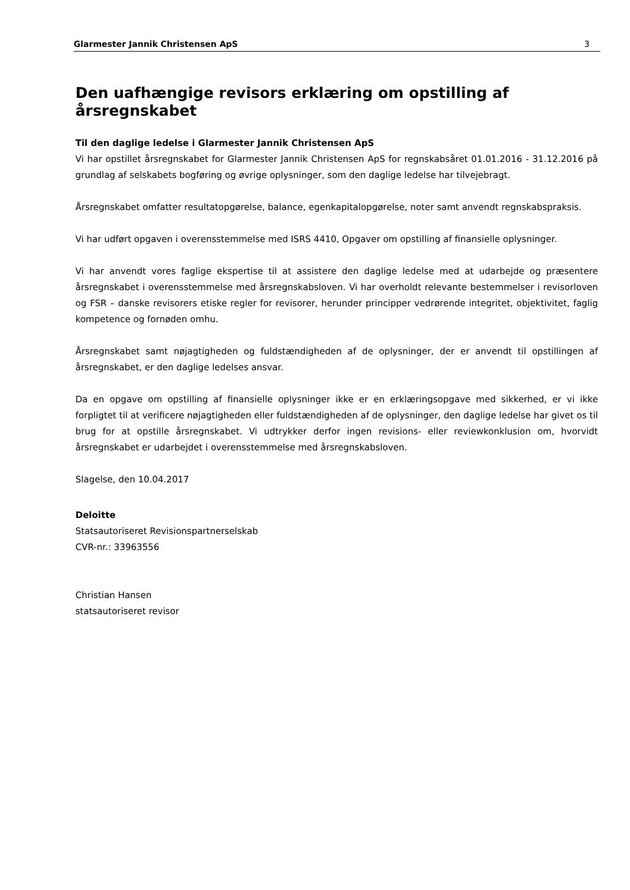Glarmester Jannik Christensen ApS 3
Den uafhængige revisors erklæring om opstilling af årsregnskabet
Til den daglige ledelse i Glarmester Jannik Christensen ApS
Vi har opstillet årsregnskabet for Glarmester Jannik Christensen ApS for regnskabsåret 01.01.2016 - 31.12.2016 på grundlag af selskabets bogføring og øvrige oplysninger, som den daglige ledelse har tilvejebragt.
Årsregnskabet omfatter resultatopgørelse, balance, egenkapitalopgørelse, noter samt anvendt regnskabspraksis.
Vi har udført opgaven i overensstemmelse med ISRS 4410, Opgaver om opstilling af finansielle oplysninger.
Vi har anvendt vores faglige ekspertise til at assistere den daglige ledelse med at udarbejde og præsentere årsregnskabet i overensstemmelse med årsregnskabsloven. Vi har overholdt relevante bestemmelser i revisorloven og FSR – danske revisorers etiske regler for revisorer, herunder principper vedrørende integritet, objektivitet, faglig kompetence og fornøden omhu.
Årsregnskabet samt nøjagtigheden og fuldstændigheden af de oplysninger, der er anvendt til opstillingen af årsregnskabet, er den daglige ledelses ansvar.
Da en opgave om opstilling af finansielle oplysninger ikke er en erklæringsopgave med sikkerhed, er vi ikke forpligtet til at verificere nøjagtigheden eller fuldstændigheden af de oplysninger, den daglige ledelse har givet os til brug for at opstille årsregnskabet. Vi udtrykker derfor ingen revisions- eller reviewkonklusion om, hvorvidt årsregnskabet er udarbejdet i overensstemmelse med årsregnskabsloven.
Slagelse, den 10.04.2017
Deloitte
Statsautoriseret Revisionspartnerselskab
CVR-nr.: 33963556
Christian Hansen
statsautoriseret revisor